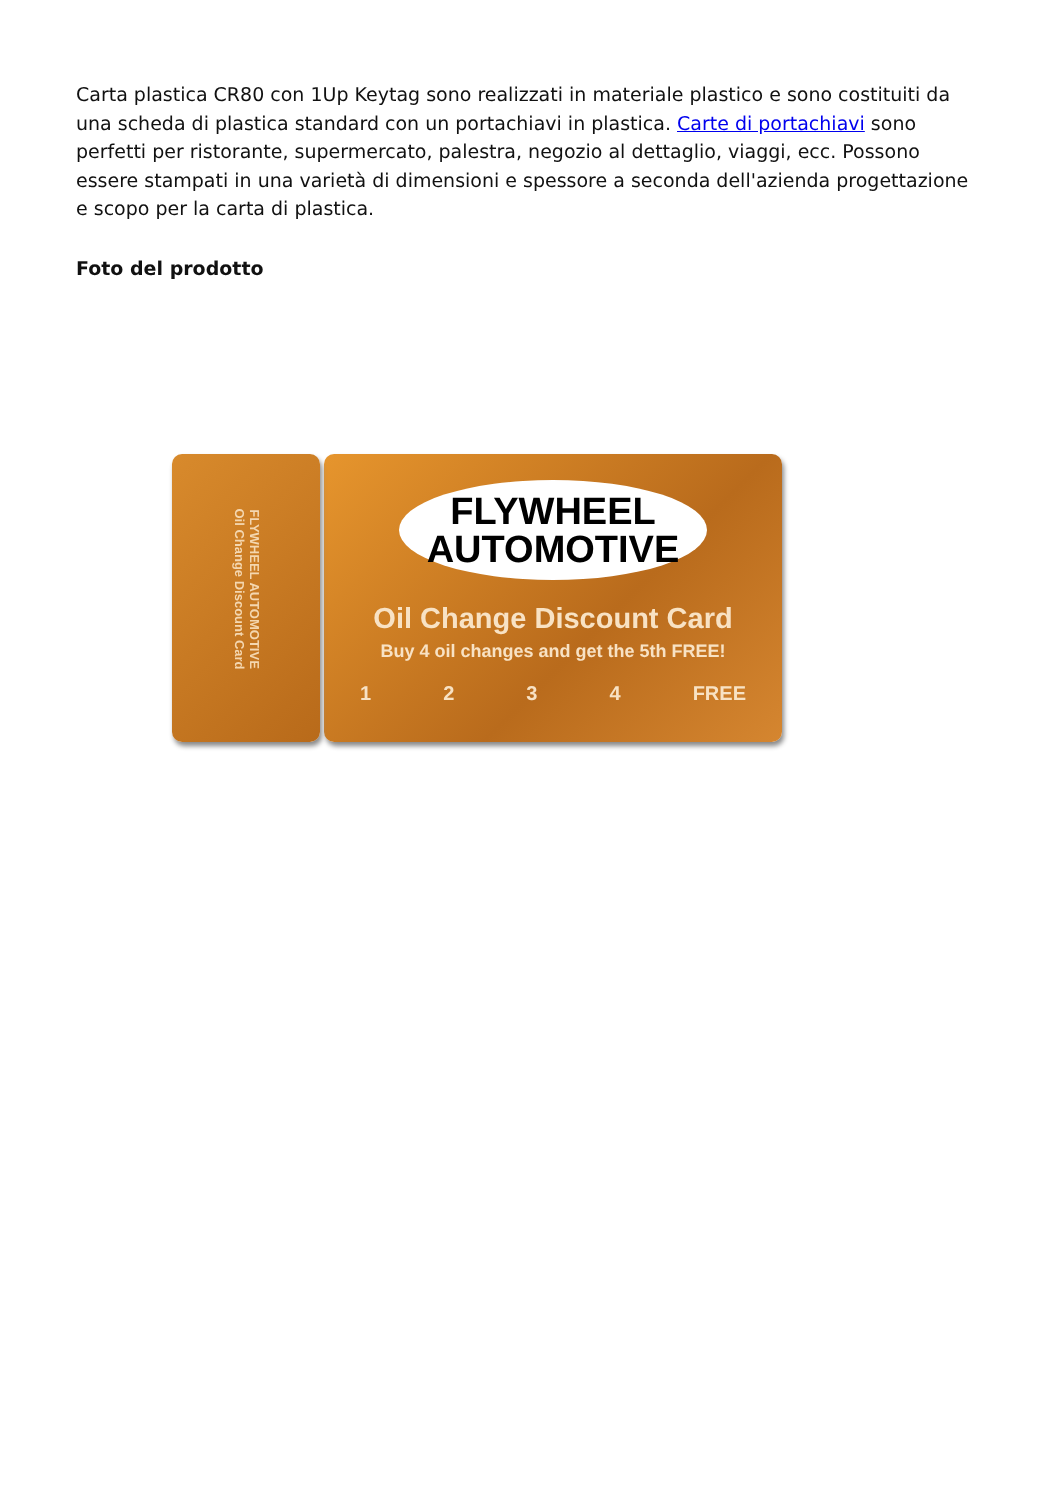Carta plastica CR80 con 1Up Keytag sono realizzati in materiale plastico e sono costituiti da una scheda di plastica standard con un portachiavi in plastica. Carte di portachiavi sono perfetti per ristorante, supermercato, palestra, negozio al dettaglio, viaggi, ecc. Possono essere stampati in una varietà di dimensioni e spessore a seconda dell'azienda progettazione e scopo per la carta di plastica.
Foto del prodotto
FLYWHEEL AUTOMOTIVE
Oil Change Discount Card
FLYWHEEL
AUTOMOTIVE
Oil Change Discount Card
Buy 4 oil changes and get the 5th FREE!
1 2 3 4 FREE